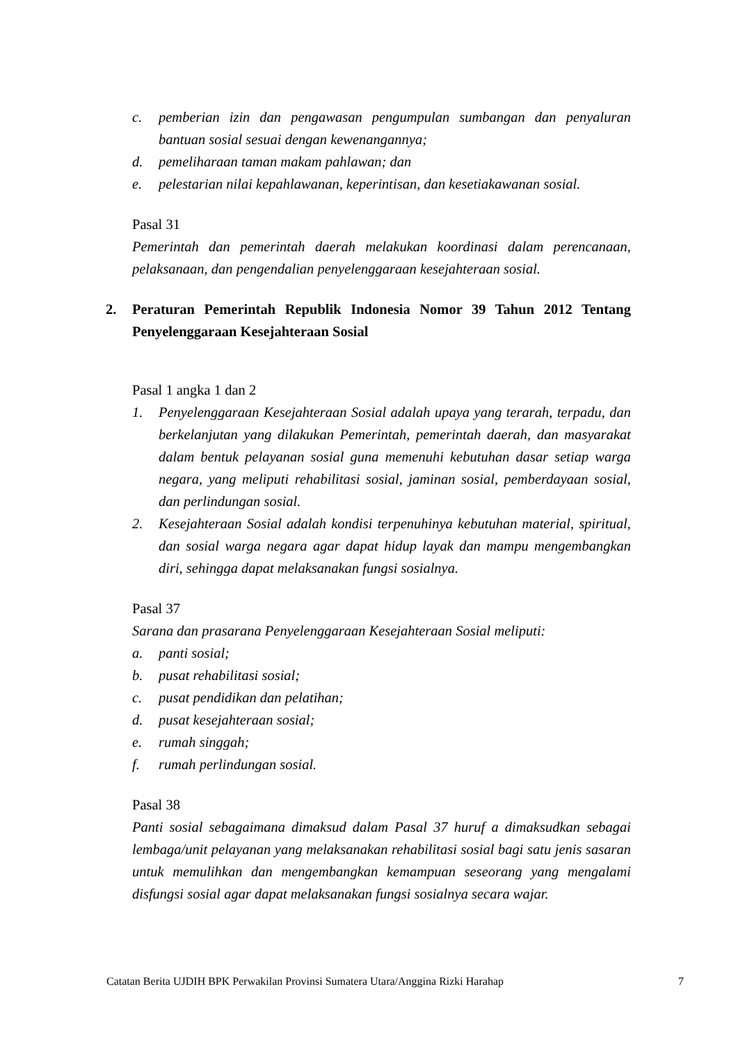c. pemberian izin dan pengawasan pengumpulan sumbangan dan penyaluran bantuan sosial sesuai dengan kewenangannya;
d. pemeliharaan taman makam pahlawan; dan
e. pelestarian nilai kepahlawanan, keperintisan, dan kesetiakawanan sosial.
Pasal 31
Pemerintah dan pemerintah daerah melakukan koordinasi dalam perencanaan, pelaksanaan, dan pengendalian penyelenggaraan kesejahteraan sosial.
2. Peraturan Pemerintah Republik Indonesia Nomor 39 Tahun 2012 Tentang Penyelenggaraan Kesejahteraan Sosial
Pasal 1 angka 1 dan 2
1. Penyelenggaraan Kesejahteraan Sosial adalah upaya yang terarah, terpadu, dan berkelanjutan yang dilakukan Pemerintah, pemerintah daerah, dan masyarakat dalam bentuk pelayanan sosial guna memenuhi kebutuhan dasar setiap warga negara, yang meliputi rehabilitasi sosial, jaminan sosial, pemberdayaan sosial, dan perlindungan sosial.
2. Kesejahteraan Sosial adalah kondisi terpenuhinya kebutuhan material, spiritual, dan sosial warga negara agar dapat hidup layak dan mampu mengembangkan diri, sehingga dapat melaksanakan fungsi sosialnya.
Pasal 37
Sarana dan prasarana Penyelenggaraan Kesejahteraan Sosial meliputi:
a. panti sosial;
b. pusat rehabilitasi sosial;
c. pusat pendidikan dan pelatihan;
d. pusat kesejahteraan sosial;
e. rumah singgah;
f. rumah perlindungan sosial.
Pasal 38
Panti sosial sebagaimana dimaksud dalam Pasal 37 huruf a dimaksudkan sebagai lembaga/unit pelayanan yang melaksanakan rehabilitasi sosial bagi satu jenis sasaran untuk memulihkan dan mengembangkan kemampuan seseorang yang mengalami disfungsi sosial agar dapat melaksanakan fungsi sosialnya secara wajar.
Catatan Berita UJDIH BPK Perwakilan Provinsi Sumatera Utara/Anggina Rizki Harahap 7